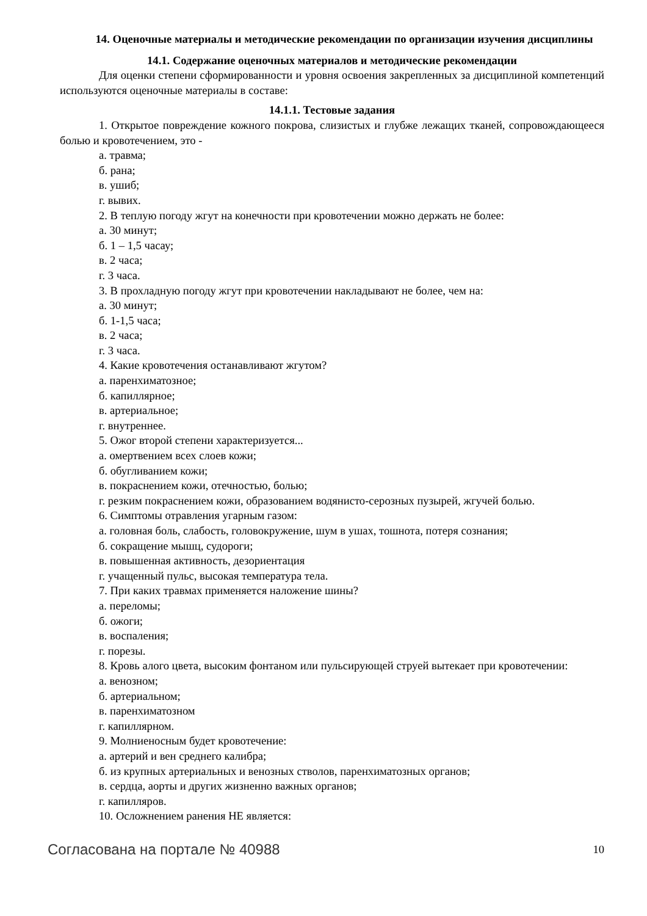14. Оценочные материалы и методические рекомендации по организации изучения дисциплины
14.1. Содержание оценочных материалов и методические рекомендации
Для оценки степени сформированности и уровня освоения закрепленных за дисциплиной компетенций используются оценочные материалы в составе:
14.1.1. Тестовые задания
1. Открытое повреждение кожного покрова, слизистых и глубже лежащих тканей, сопровождающееся болью и кровотечением, это -
а. травма;
б. рана;
в. ушиб;
г. вывих.
2. В теплую погоду жгут на конечности при кровотечении можно держать не более:
а. 30 минут;
б. 1 – 1,5 часау;
в. 2 часа;
г. 3 часа.
3. В прохладную погоду жгут при кровотечении накладывают не более, чем на:
а. 30 минут;
б. 1-1,5 часа;
в. 2 часа;
г. 3 часа.
4. Какие кровотечения останавливают жгутом?
а. паренхиматозное;
б. капиллярное;
в. артериальное;
г. внутреннее.
5. Ожог второй степени характеризуется...
а. омертвением всех слоев кожи;
б. обугливанием кожи;
в. покраснением кожи, отечностью, болью;
г. резким покраснением кожи, образованием водянисто-серозных пузырей, жгучей болью.
6. Симптомы отравления угарным газом:
а. головная боль, слабость, головокружение, шум в ушах, тошнота, потеря сознания;
б. сокращение мышц, судороги;
в. повышенная активность, дезориентация
г. учащенный пульс, высокая температура тела.
7. При каких травмах применяется наложение шины?
а. переломы;
б. ожоги;
в. воспаления;
г. порезы.
8. Кровь алого цвета, высоким фонтаном или пульсирующей струей вытекает при кровотечении:
а. венозном;
б. артериальном;
в. паренхиматозном
г. капиллярном.
9. Молниеносным будет кровотечение:
а. артерий и вен среднего калибра;
б. из крупных артериальных и венозных стволов, паренхиматозных органов;
в. сердца, аорты и других жизненно важных органов;
г. капилляров.
10. Осложнением ранения НЕ является:
Согласована на портале № 40988 10